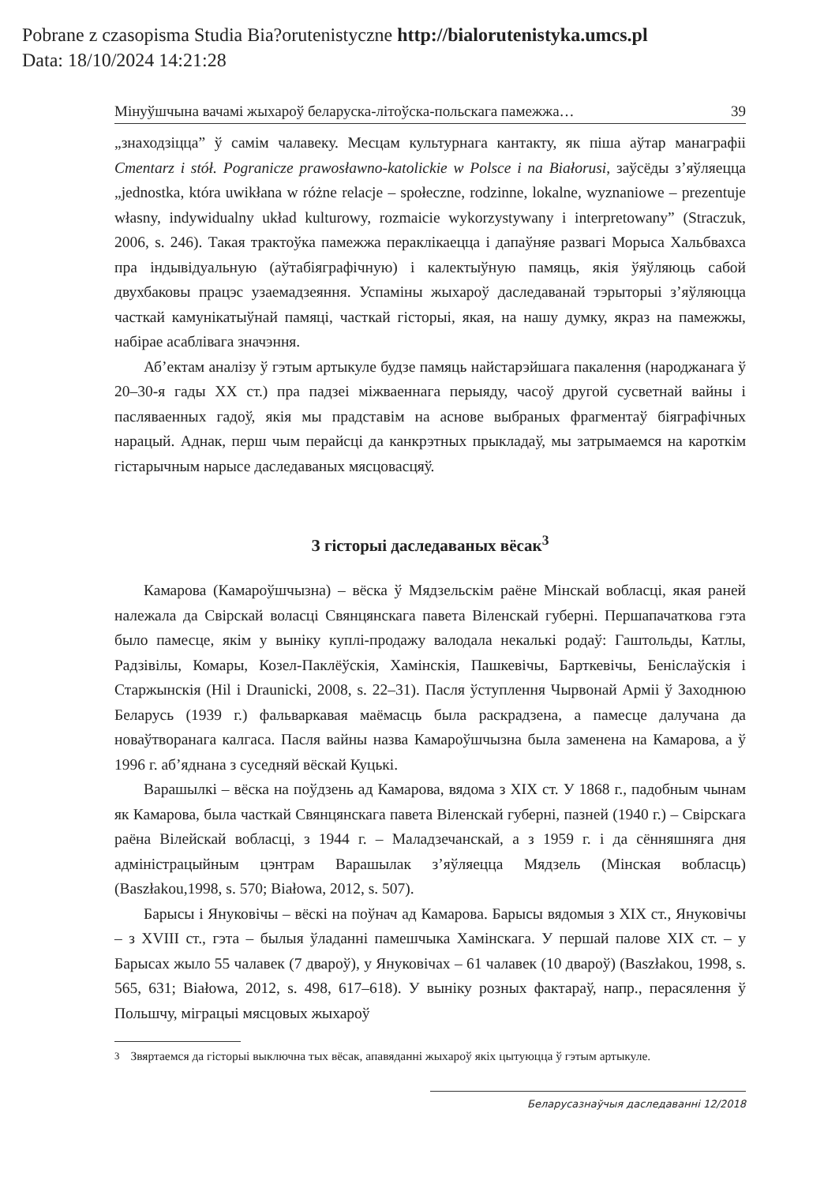Pobrane z czasopisma Studia Bia?orutenistyczne http://bialorutenistyka.umcs.pl
Data: 18/10/2024 14:21:28
Мінуўшчына вачамі жыхароў беларуска-літоўска-польскага памежжа… 39
„знаходзіцца” ў самім чалавеку. Месцам культурнага кантакту, як піша аўтар манаграфіі Cmentarz i stół. Pogranicze prawosławno-katolickie w Polsce i na Białorusi, заўсёды з’яўляецца „jednostka, która uwikłana w różne relacje – społeczne, rodzinne, lokalne, wyznaniowe – prezentuje własny, indywidualny układ kulturowy, rozmaicie wykorzystywany i interpretowany” (Straczuk, 2006, s. 246). Такая трактоўка памежжа пераклікаецца і дапаўняе развагі Морыса Хальбвахса пра індывідуальную (аўтабіяграфічную) і калектыўную памяць, якія ўяўляюць сабой двухбаковы працэс узаемадзеяння. Успаміны жыхароў даследаванай тэрыторыі з’яўляюцца часткай камунікатыўнай памяці, часткай гісторыі, якая, на нашу думку, якраз на памежжы, набірае асаблівага значэння.
Аб’ектам аналізу ў гэтым артыкуле будзе памяць найстарэйшага пакалення (народжанага ў 20–30-я гады XX ст.) пра падзеі міжваеннага перыяду, часоў другой сусветнай вайны і пасляваенных гадоў, якія мы прадставім на аснове выбраных фрагментаў біяграфічных нарацый. Аднак, перш чым перайсці да канкрэтных прыкладаў, мы затрымаемся на кароткім гістарычным нарысе даследаваных мясцовасцяў.
З гісторыі даследаваных вёсак<sup>3</sup>
Камарова (Камароўшчызна) – вёска ў Мядзельскім раёне Мінскай вобласці, якая раней належала да Свірскай воласці Свянцянскага павета Віленскай губерні. Першапачаткова гэта было памесце, якім у выніку куплі-продажу валодала некалькі родаў: Гаштольды, Катлы, Радзівілы, Комары, Козел-Паклёўскія, Хамінскія, Пашкевічы, Барткевічы, Беніслаўскія і Старжынскія (Hil i Draunicki, 2008, s. 22–31). Пасля ўступлення Чырвонай Арміі ў Заходнюю Беларусь (1939 г.) фальваркавая маёмасць была раскрадзена, а памесце далучана да новаўтворанага калгаса. Пасля вайны назва Камароўшчызна была заменена на Камарова, а ў 1996 г. аб’яднана з суседняй вёскай Куцькі.
Варашылкі – вёска на поўдзень ад Камарова, вядома з XIX ст. У 1868 г., падобным чынам як Камарова, была часткай Свянцянскага павета Віленскай губерні, пазней (1940 г.) – Свірскага раёна Вілейскай вобласці, з 1944 г. – Маладзечанскай, а з 1959 г. і да сённяшняга дня адміністрацыйным цэнтрам Варашылак з’яўляецца Мядзель (Мінская вобласць) (Baszłakou,1998, s. 570; Białowa, 2012, s. 507).
Барысы і Януковічы – вёскі на поўнач ад Камарова. Барысы вядомыя з XIX ст., Януковічы – з XVIII ст., гэта – былыя ўладанні памешчыка Хамінскага. У першай палове XIX ст. – у Барысах жыло 55 чалавек (7 двароў), у Януковічах – 61 чалавек (10 двароў) (Baszłakou, 1998, s. 565, 631; Białowa, 2012, s. 498, 617–618). У выніку розных фактараў, напр., перасялення ў Польшчу, міграцыі мясцовых жыхароў
<sup>3</sup> Звяртаемся да гісторыі выключна тых вёсак, апавяданні жыхароў якіх цытуюцца ў гэтым артыкуле.
Беларусазнаўчыя даследаванні 12/2018